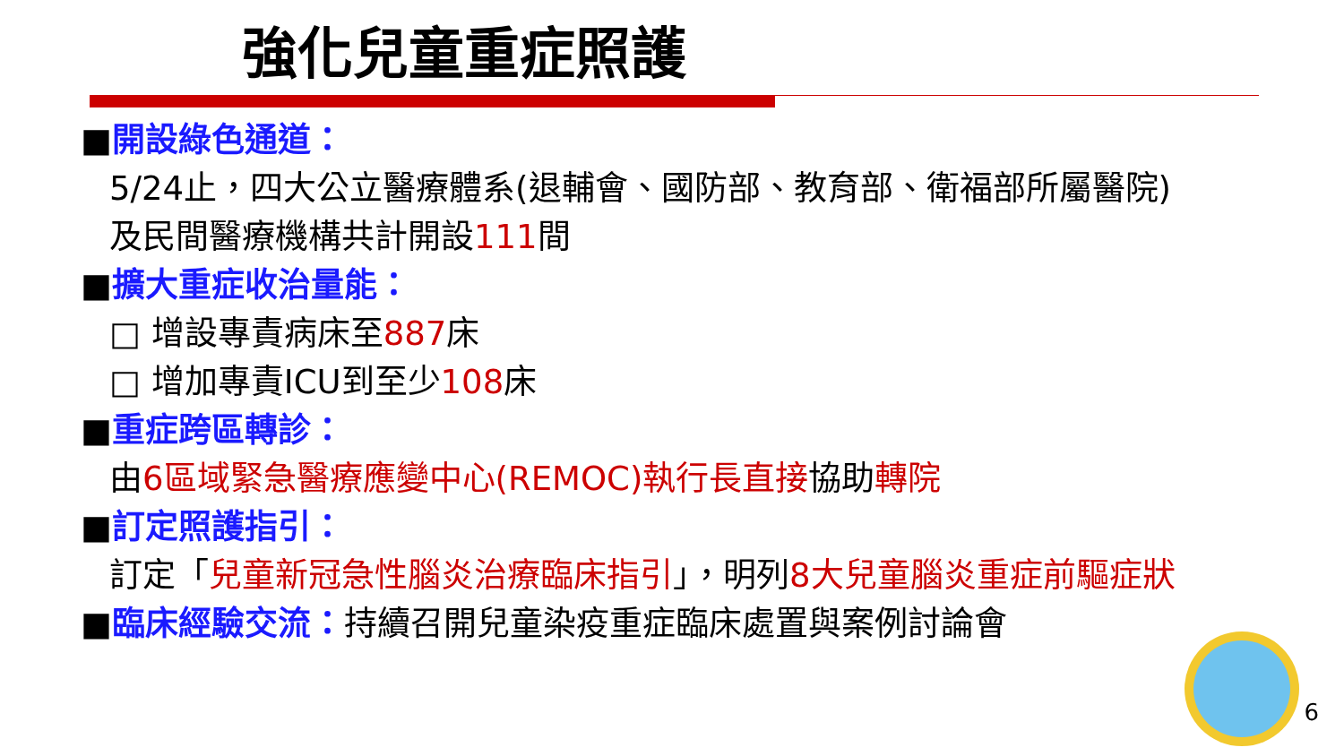強化兒童重症照護
■開設綠色通道：
5/24止，四大公立醫療體系(退輔會、國防部、教育部、衛福部所屬醫院)及民間醫療機構共計開設111間
■擴大重症收治量能：
□ 增設專責病床至887床
□ 增加專責ICU到至少108床
■重症跨區轉診：
由6區域緊急醫療應變中心(REMOC)執行長直接協助轉院
■訂定照護指引：
訂定「兒童新冠急性腦炎治療臨床指引」，明列8大兒童腦炎重症前驅症狀
■臨床經驗交流：持續召開兒童染疫重症臨床處置與案例討論會
6